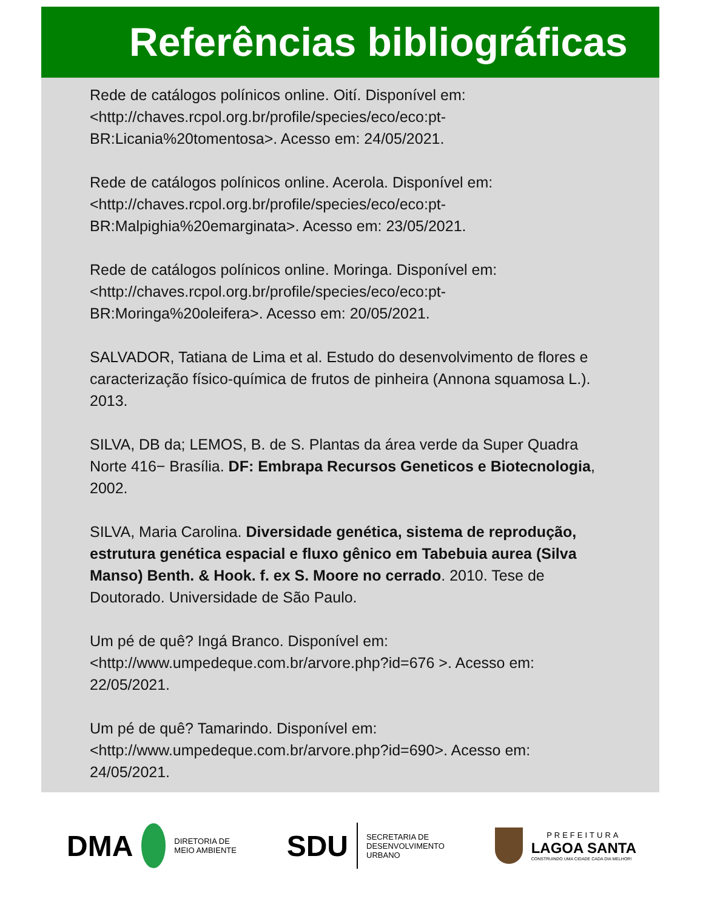Referências bibliográficas
Rede de catálogos polínicos online. Oití. Disponível em: <http://chaves.rcpol.org.br/profile/species/eco/eco:pt-BR:Licania%20tomentosa>. Acesso em: 24/05/2021.
Rede de catálogos polínicos online. Acerola. Disponível em: <http://chaves.rcpol.org.br/profile/species/eco/eco:pt-BR:Malpighia%20emarginata>. Acesso em: 23/05/2021.
Rede de catálogos polínicos online. Moringa. Disponível em: <http://chaves.rcpol.org.br/profile/species/eco/eco:pt-BR:Moringa%20oleifera>. Acesso em: 20/05/2021.
SALVADOR, Tatiana de Lima et al. Estudo do desenvolvimento de flores e caracterização físico-química de frutos de pinheira (Annona squamosa L.). 2013.
SILVA, DB da; LEMOS, B. de S. Plantas da área verde da Super Quadra Norte 416− Brasília. DF: Embrapa Recursos Geneticos e Biotecnologia, 2002.
SILVA, Maria Carolina. Diversidade genética, sistema de reprodução, estrutura genética espacial e fluxo gênico em Tabebuia aurea (Silva Manso) Benth. & Hook. f. ex S. Moore no cerrado. 2010. Tese de Doutorado. Universidade de São Paulo.
Um pé de quê? Ingá Branco. Disponível em: <http://www.umpedeque.com.br/arvore.php?id=676 >. Acesso em: 22/05/2021.
Um pé de quê? Tamarindo. Disponível em: <http://www.umpedeque.com.br/arvore.php?id=690>. Acesso em: 24/05/2021.
DMA
DIRETORIA DE
MEIO AMBIENTE
SDU
SECRETARIA DE
DESENVOLVIMENTO
URBANO
PREFEITURA
LAGOA SANTA
CONSTRUINDO UMA CIDADE CADA DIA MELHOR!